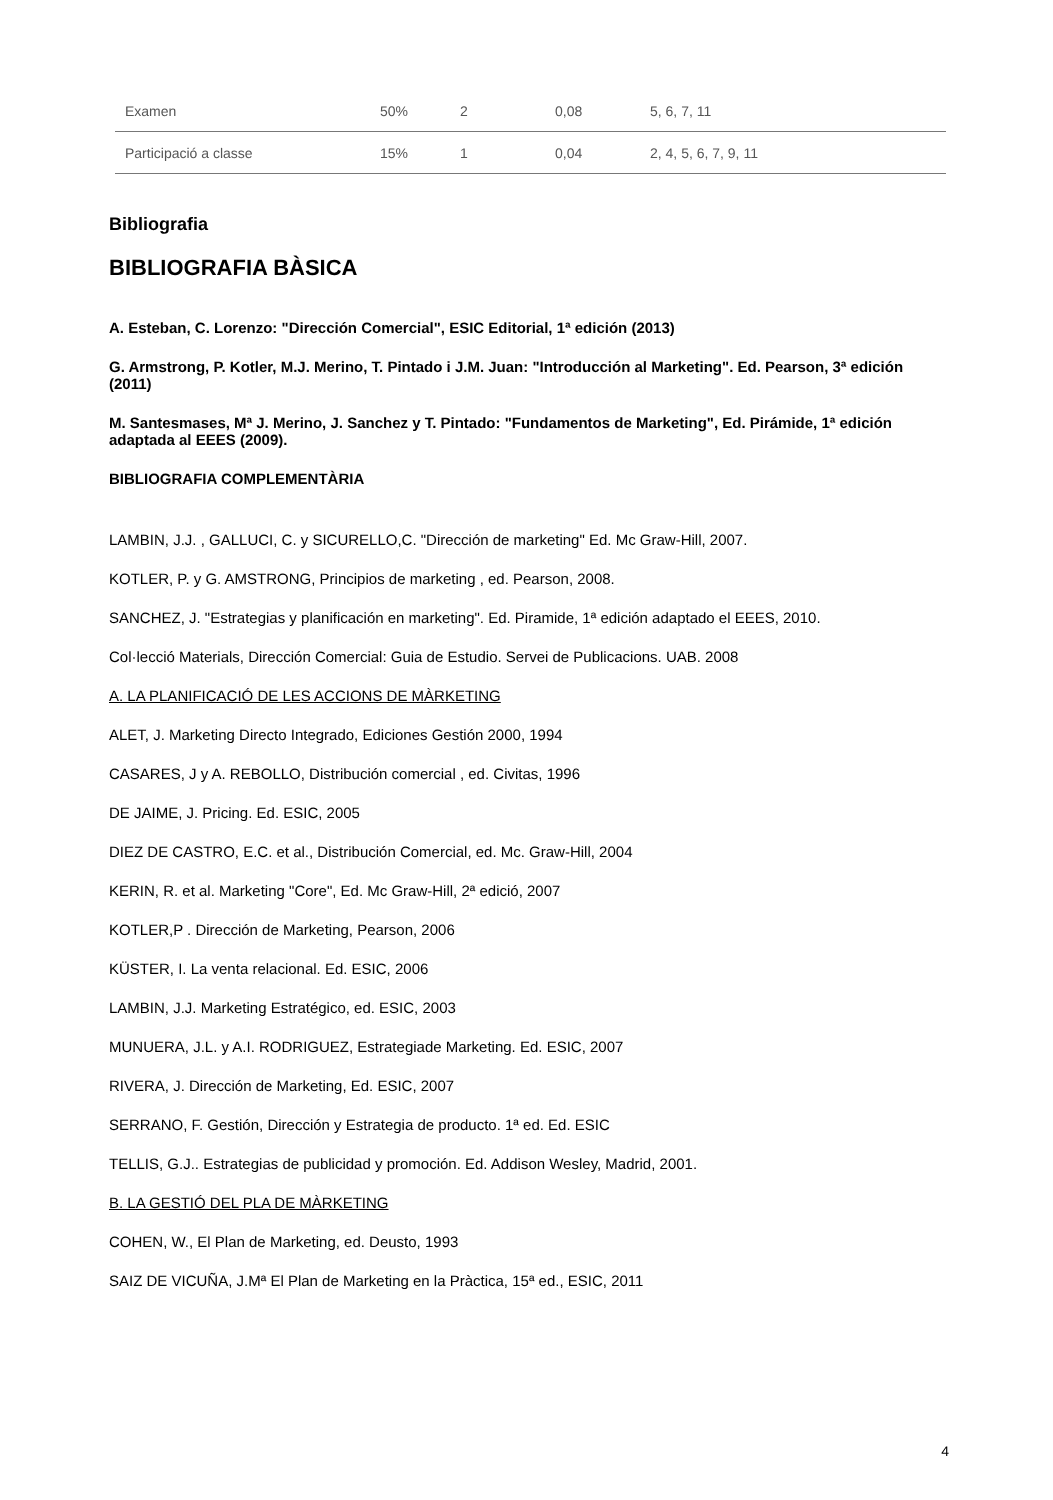| Examen | 50% | 2 | 0,08 | 5, 6, 7, 11 |
| Participació a classe | 15% | 1 | 0,04 | 2, 4, 5, 6, 7, 9, 11 |
Bibliografia
BIBLIOGRAFIA BÀSICA
A. Esteban, C. Lorenzo: "Dirección Comercial", ESIC Editorial, 1ª edición (2013)
G. Armstrong, P. Kotler, M.J. Merino, T. Pintado i J.M. Juan: "Introducción al Marketing". Ed. Pearson, 3ª edición (2011)
M. Santesmases, Mª J. Merino, J. Sanchez y T. Pintado: "Fundamentos de Marketing", Ed. Pirámide, 1ª edición adaptada al EEES (2009).
BIBLIOGRAFIA COMPLEMENTÀRIA
LAMBIN, J.J. , GALLUCI, C. y SICURELLO,C. "Dirección de marketing" Ed. Mc Graw-Hill, 2007.
KOTLER, P. y G. AMSTRONG, Principios de marketing , ed. Pearson, 2008.
SANCHEZ, J. "Estrategias y planificación en marketing". Ed. Piramide, 1ª edición adaptado el EEES, 2010.
Col·lecció Materials, Dirección Comercial: Guia de Estudio. Servei de Publicacions. UAB. 2008
A. LA PLANIFICACIÓ DE LES ACCIONS DE MÀRKETING
ALET, J. Marketing Directo Integrado, Ediciones Gestión 2000, 1994
CASARES, J y A. REBOLLO, Distribución comercial , ed. Civitas, 1996
DE JAIME, J. Pricing. Ed. ESIC, 2005
DIEZ DE CASTRO, E.C. et al., Distribución Comercial, ed. Mc. Graw-Hill, 2004
KERIN, R. et al. Marketing "Core", Ed. Mc Graw-Hill, 2ª edició, 2007
KOTLER,P . Dirección de Marketing, Pearson, 2006
KÜSTER, I. La venta relacional. Ed. ESIC, 2006
LAMBIN, J.J. Marketing Estratégico, ed. ESIC, 2003
MUNUERA, J.L. y A.I. RODRIGUEZ, Estrategiade Marketing. Ed. ESIC, 2007
RIVERA, J. Dirección de Marketing, Ed. ESIC, 2007
SERRANO, F. Gestión, Dirección y Estrategia de producto. 1ª ed. Ed. ESIC
TELLIS, G.J.. Estrategias de publicidad y promoción. Ed. Addison Wesley, Madrid, 2001.
B. LA GESTIÓ DEL PLA DE MÀRKETING
COHEN, W., El Plan de Marketing, ed. Deusto, 1993
SAIZ DE VICUÑA, J.Mª El Plan de Marketing en la Pràctica, 15ª ed., ESIC, 2011
4